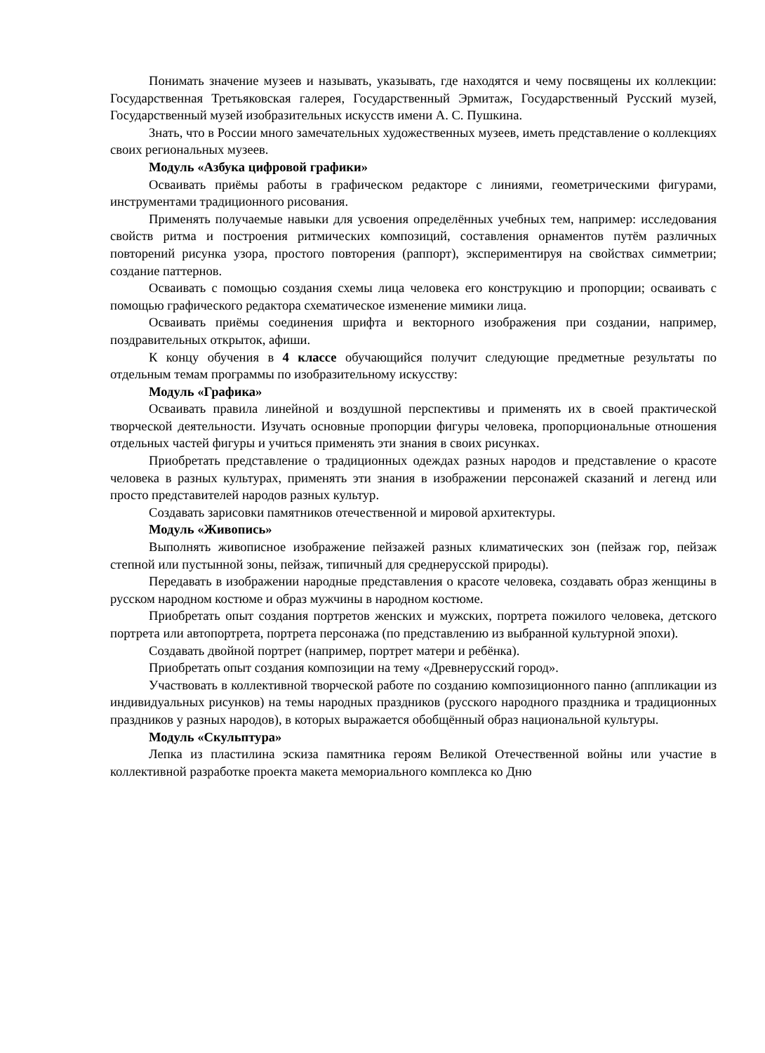Понимать значение музеев и называть, указывать, где находятся и чему посвящены их коллекции: Государственная Третьяковская галерея, Государственный Эрмитаж, Государственный Русский музей, Государственный музей изобразительных искусств имени А. С. Пушкина.
Знать, что в России много замечательных художественных музеев, иметь представление о коллекциях своих региональных музеев.
Модуль «Азбука цифровой графики»
Осваивать приёмы работы в графическом редакторе с линиями, геометрическими фигурами, инструментами традиционного рисования.
Применять получаемые навыки для усвоения определённых учебных тем, например: исследования свойств ритма и построения ритмических композиций, составления орнаментов путём различных повторений рисунка узора, простого повторения (раппорт), экспериментируя на свойствах симметрии; создание паттернов.
Осваивать с помощью создания схемы лица человека его конструкцию и пропорции; осваивать с помощью графического редактора схематическое изменение мимики лица.
Осваивать приёмы соединения шрифта и векторного изображения при создании, например, поздравительных открыток, афиши.
К концу обучения в 4 классе обучающийся получит следующие предметные результаты по отдельным темам программы по изобразительному искусству:
Модуль «Графика»
Осваивать правила линейной и воздушной перспективы и применять их в своей практической творческой деятельности. Изучать основные пропорции фигуры человека, пропорциональные отношения отдельных частей фигуры и учиться применять эти знания в своих рисунках.
Приобретать представление о традиционных одеждах разных народов и представление о красоте человека в разных культурах, применять эти знания в изображении персонажей сказаний и легенд или просто представителей народов разных культур.
Создавать зарисовки памятников отечественной и мировой архитектуры.
Модуль «Живопись»
Выполнять живописное изображение пейзажей разных климатических зон (пейзаж гор, пейзаж степной или пустынной зоны, пейзаж, типичный для среднерусской природы).
Передавать в изображении народные представления о красоте человека, создавать образ женщины в русском народном костюме и образ мужчины в народном костюме.
Приобретать опыт создания портретов женских и мужских, портрета пожилого человека, детского портрета или автопортрета, портрета персонажа (по представлению из выбранной культурной эпохи).
Создавать двойной портрет (например, портрет матери и ребёнка).
Приобретать опыт создания композиции на тему «Древнерусский город».
Участвовать в коллективной творческой работе по созданию композиционного панно (аппликации из индивидуальных рисунков) на темы народных праздников (русского народного праздника и традиционных праздников у разных народов), в которых выражается обобщённый образ национальной культуры.
Модуль «Скульптура»
Лепка из пластилина эскиза памятника героям Великой Отечественной войны или участие в коллективной разработке проекта макета мемориального комплекса ко Дню